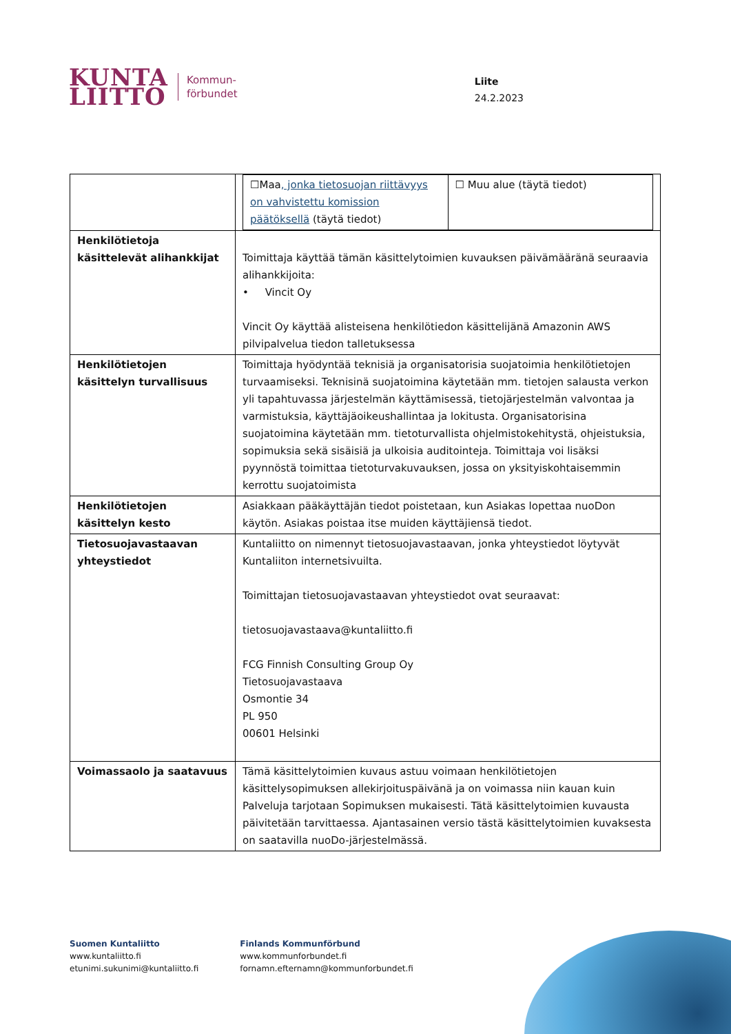KUNTA
LIITTO
Kommun-
förbundet
Liite
24.2.2023
| | / ☐Maa , jonka tietosuojan riittävyys on vahvistettu komission päätöksellä (täytä tiedot) / ☐ Muu alue (täytä tiedot) / |
| Henkilötietoja käsittelevät alihankkijat | Toimittaja käyttää tämän käsittelytoimien kuvauksen päivämääränä seuraavia alihankkijoita: • Vincit Oy Vincit Oy käyttää alisteisena henkilötiedon käsittelijänä Amazonin AWS pilvipalvelua tiedon talletuksessa |
| Henkilötietojen käsittelyn turvallisuus | Toimittaja hyödyntää teknisiä ja organisatorisia suojatoimia henkilötietojen turvaamiseksi. Teknisinä suojatoimina käytetään mm. tietojen salausta verkon yli tapahtuvassa järjestelmän käyttämisessä, tietojärjestelmän valvontaa ja varmistuksia, käyttäjäoikeushallintaa ja lokitusta. Organisatorisina suojatoimina käytetään mm. tietoturvallista ohjelmistokehitystä, ohjeistuksia, sopimuksia sekä sisäisiä ja ulkoisia auditointeja. Toimittaja voi lisäksi pyynnöstä toimittaa tietoturvakuvauksen, jossa on yksityiskohtaisemmin kerrottu suojatoimista |
| Henkilötietojen käsittelyn kesto | Asiakkaan pääkäyttäjän tiedot poistetaan, kun Asiakas lopettaa nuoDon käytön. Asiakas poistaa itse muiden käyttäjiensä tiedot. |
| Tietosuojavastaavan yhteystiedot | Kuntaliitto on nimennyt tietosuojavastaavan, jonka yhteystiedot löytyvät Kuntaliiton internetsivuilta. Toimittajan tietosuojavastaavan yhteystiedot ovat seuraavat: tietosuojavastaava@kuntaliitto.fi FCG Finnish Consulting Group Oy Tietosuojavastaava Osmontie 34 PL 950 00601 Helsinki |
| Voimassaolo ja saatavuus | Tämä käsittelytoimien kuvaus astuu voimaan henkilötietojen käsittelysopimuksen allekirjoituspäivänä ja on voimassa niin kauan kuin Palveluja tarjotaan Sopimuksen mukaisesti. Tätä käsittelytoimien kuvausta päivitetään tarvittaessa. Ajantasainen versio tästä käsittelytoimien kuvaksesta on saatavilla nuoDo-järjestelmässä. |
Suomen Kuntaliitto
www.kuntaliitto.fi
etunimi.sukunimi@kuntaliitto.fi
Finlands Kommunförbund
www.kommunforbundet.fi
fornamn.efternamn@kommunforbundet.fi